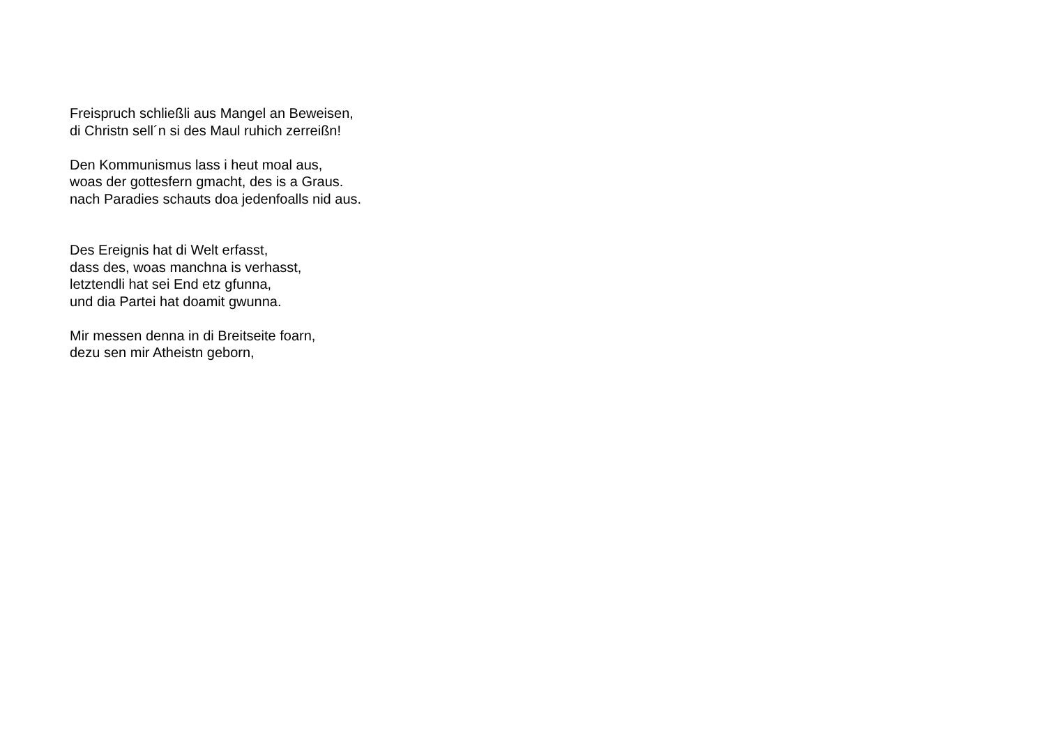Freispruch schließli aus Mangel an Beweisen,
di Christn sell´n si des Maul ruhich zerreißn!
Den Kommunismus lass i heut moal aus,
woas der gottesfern gmacht, des is a Graus.
nach Paradies schauts doa jedenfoalls nid aus.
Des Ereignis hat di Welt erfasst,
dass des, woas manchna is verhasst,
letztendli hat sei End etz gfunna,
und dia Partei hat doamit gwunna.
Mir messen denna in di Breitseite foarn,
dezu sen mir Atheistn geborn,